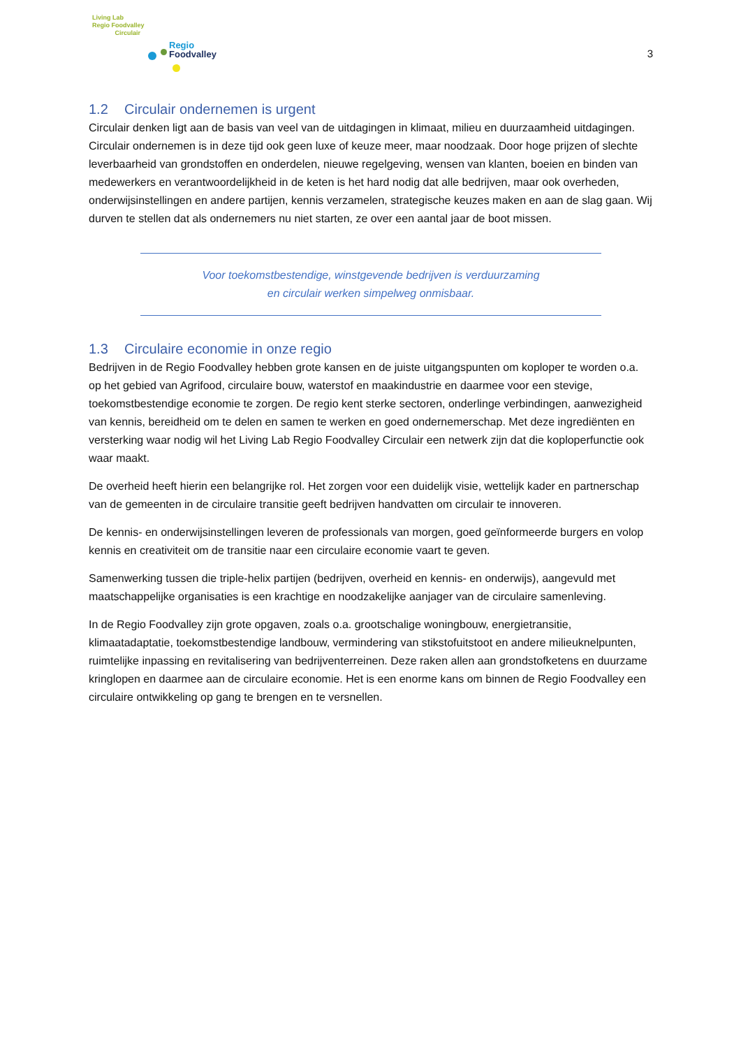Living Lab
Regio Foodvalley
Circulair
Regio
Foodvalley
3
1.2 Circulair ondernemen is urgent
Circulair denken ligt aan de basis van veel van de uitdagingen in klimaat, milieu en duurzaamheid uitdagingen. Circulair ondernemen is in deze tijd ook geen luxe of keuze meer, maar noodzaak. Door hoge prijzen of slechte leverbaarheid van grondstoffen en onderdelen, nieuwe regelgeving, wensen van klanten, boeien en binden van medewerkers en verantwoordelijkheid in de keten is het hard nodig dat alle bedrijven, maar ook overheden, onderwijsinstellingen en andere partijen, kennis verzamelen, strategische keuzes maken en aan de slag gaan. Wij durven te stellen dat als ondernemers nu niet starten, ze over een aantal jaar de boot missen.
Voor toekomstbestendige, winstgevende bedrijven is verduurzaming
en circulair werken simpelweg onmisbaar.
1.3 Circulaire economie in onze regio
Bedrijven in de Regio Foodvalley hebben grote kansen en de juiste uitgangspunten om koploper te worden o.a. op het gebied van Agrifood, circulaire bouw, waterstof en maakindustrie en daarmee voor een stevige, toekomstbestendige economie te zorgen. De regio kent sterke sectoren, onderlinge verbindingen, aanwezigheid van kennis, bereidheid om te delen en samen te werken en goed ondernemerschap. Met deze ingrediënten en versterking waar nodig wil het Living Lab Regio Foodvalley Circulair een netwerk zijn dat die koploperfunctie ook waar maakt.
De overheid heeft hierin een belangrijke rol. Het zorgen voor een duidelijk visie, wettelijk kader en partnerschap van de gemeenten in de circulaire transitie geeft bedrijven handvatten om circulair te innoveren.
De kennis- en onderwijsinstellingen leveren de professionals van morgen, goed geïnformeerde burgers en volop kennis en creativiteit om de transitie naar een circulaire economie vaart te geven.
Samenwerking tussen die triple-helix partijen (bedrijven, overheid en kennis- en onderwijs), aangevuld met maatschappelijke organisaties is een krachtige en noodzakelijke aanjager van de circulaire samenleving.
In de Regio Foodvalley zijn grote opgaven, zoals o.a. grootschalige woningbouw, energietransitie, klimaatadaptatie, toekomstbestendige landbouw, vermindering van stikstofuitstoot en andere milieuknelpunten, ruimtelijke inpassing en revitalisering van bedrijventerreinen. Deze raken allen aan grondstofketens en duurzame kringlopen en daarmee aan de circulaire economie. Het is een enorme kans om binnen de Regio Foodvalley een circulaire ontwikkeling op gang te brengen en te versnellen.